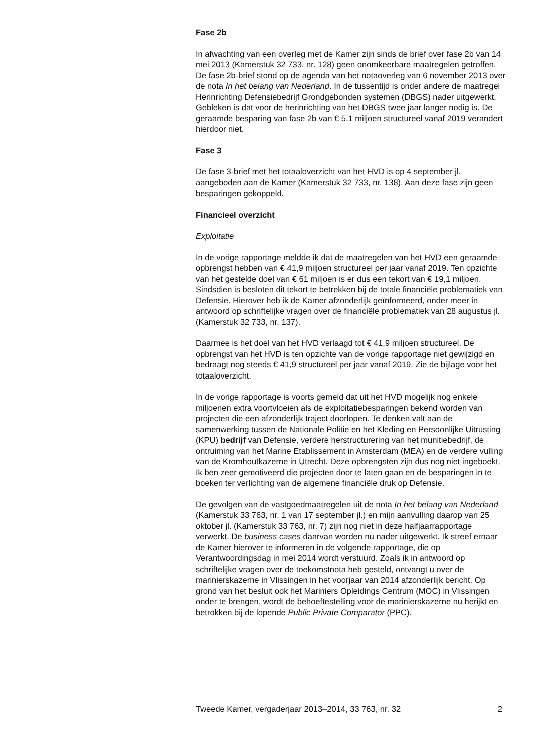Fase 2b
In afwachting van een overleg met de Kamer zijn sinds de brief over fase 2b van 14 mei 2013 (Kamerstuk 32 733, nr. 128) geen onomkeerbare maatregelen getroffen. De fase 2b-brief stond op de agenda van het notaoverleg van 6 november 2013 over de nota In het belang van Nederland. In de tussentijd is onder andere de maatregel Herinrichting Defensiebedrijf Grondgebonden systemen (DBGS) nader uitgewerkt. Gebleken is dat voor de herinrichting van het DBGS twee jaar langer nodig is. De geraamde besparing van fase 2b van € 5,1 miljoen structureel vanaf 2019 verandert hierdoor niet.
Fase 3
De fase 3-brief met het totaaloverzicht van het HVD is op 4 september jl. aangeboden aan de Kamer (Kamerstuk 32 733, nr. 138). Aan deze fase zijn geen besparingen gekoppeld.
Financieel overzicht
Exploitatie
In de vorige rapportage meldde ik dat de maatregelen van het HVD een geraamde opbrengst hebben van € 41,9 miljoen structureel per jaar vanaf 2019. Ten opzichte van het gestelde doel van € 61 miljoen is er dus een tekort van € 19,1 miljoen. Sindsdien is besloten dit tekort te betrekken bij de totale financiële problematiek van Defensie. Hierover heb ik de Kamer afzonderlijk geïnformeerd, onder meer in antwoord op schriftelijke vragen over de financiële problematiek van 28 augustus jl. (Kamerstuk 32 733, nr. 137).
Daarmee is het doel van het HVD verlaagd tot € 41,9 miljoen structureel. De opbrengst van het HVD is ten opzichte van de vorige rapportage niet gewijzigd en bedraagt nog steeds € 41,9 structureel per jaar vanaf 2019. Zie de bijlage voor het totaaloverzicht.
In de vorige rapportage is voorts gemeld dat uit het HVD mogelijk nog enkele miljoenen extra voortvloeien als de exploitatiebesparingen bekend worden van projecten die een afzonderlijk traject doorlopen. Te denken valt aan de samenwerking tussen de Nationale Politie en het Kleding en Persoonlijke Uitrusting (KPU) bedrijf van Defensie, verdere herstructurering van het munitiebedrijf, de ontruiming van het Marine Etablissement in Amsterdam (MEA) en de verdere vulling van de Kromhoutkazerne in Utrecht. Deze opbrengsten zijn dus nog niet ingeboekt. Ik ben zeer gemotiveerd die projecten door te laten gaan en de besparingen in te boeken ter verlichting van de algemene financiële druk op Defensie.
De gevolgen van de vastgoedmaatregelen uit de nota In het belang van Nederland (Kamerstuk 33 763, nr. 1 van 17 september jl.) en mijn aanvulling daarop van 25 oktober jl. (Kamerstuk 33 763, nr. 7) zijn nog niet in deze halfjaarrapportage verwerkt. De business cases daarvan worden nu nader uitgewerkt. Ik streef ernaar de Kamer hierover te informeren in de volgende rapportage, die op Verantwoordingsdag in mei 2014 wordt verstuurd. Zoals ik in antwoord op schriftelijke vragen over de toekomstnota heb gesteld, ontvangt u over de marinierskazerne in Vlissingen in het voorjaar van 2014 afzonderlijk bericht. Op grond van het besluit ook het Mariniers Opleidings Centrum (MOC) in Vlissingen onder te brengen, wordt de behoeftestelling voor de marinierskazerne nu herijkt en betrokken bij de lopende Public Private Comparator (PPC).
Tweede Kamer, vergaderjaar 2013–2014, 33 763, nr. 32 2